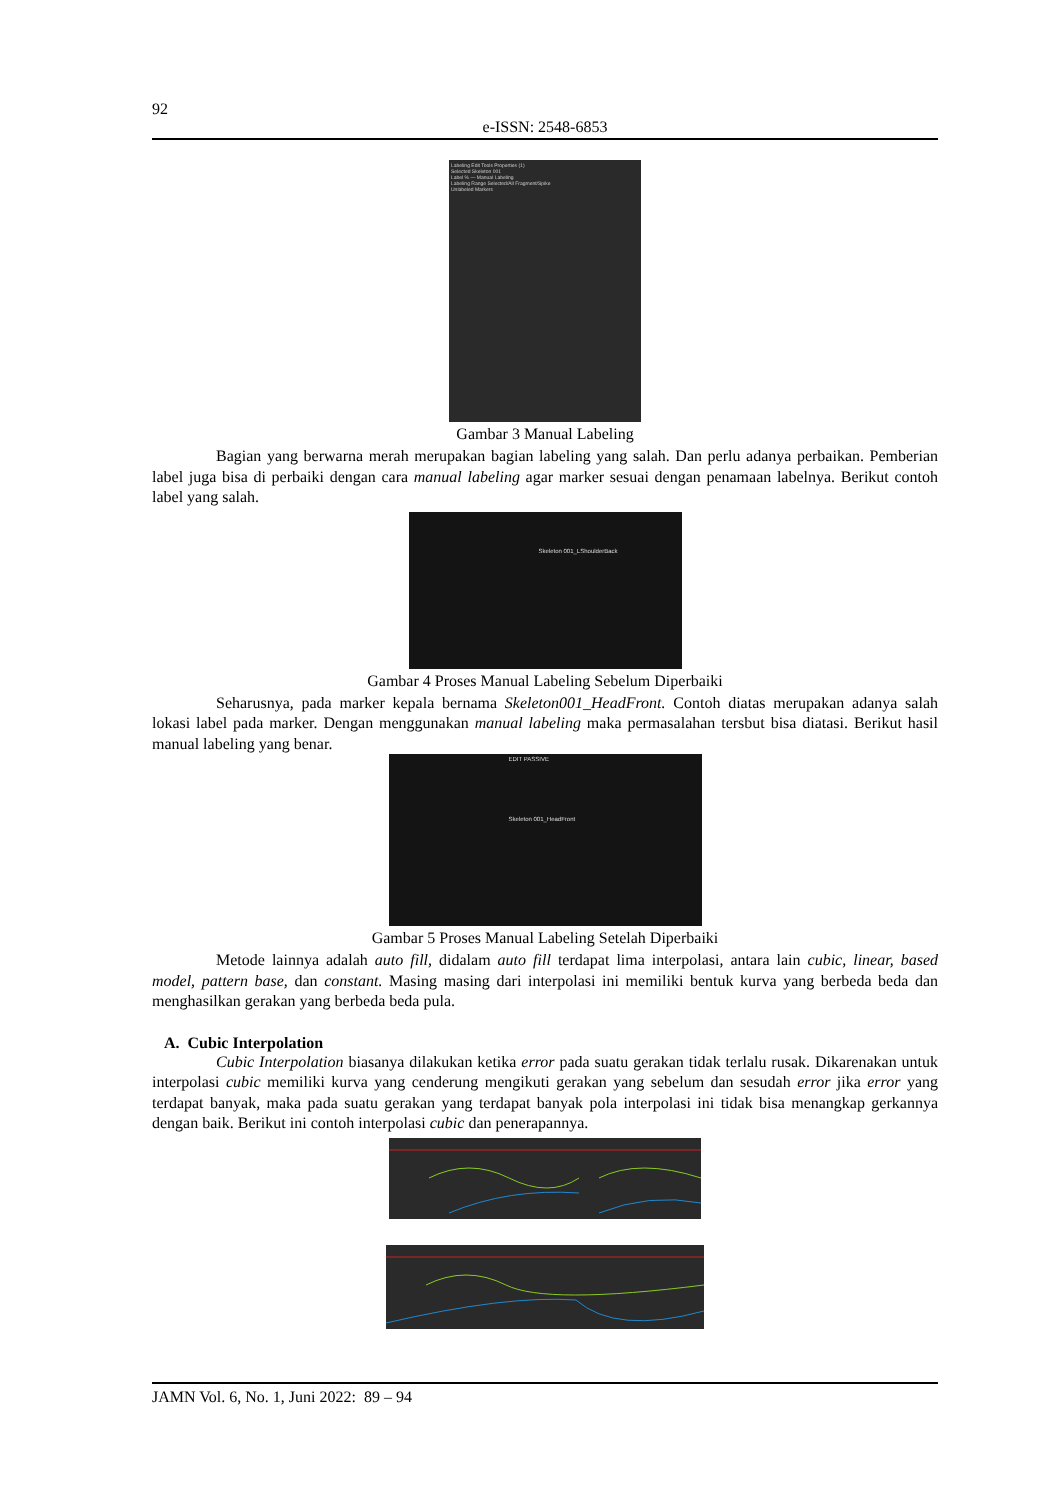92
e-ISSN: 2548-6853
Labeling Edit Tools Properties (1)
Selected Skeleton 001
Label % — Manual Labeling
Labeling Range Selected/All Fragment/Spike
Unlabeled Markers
Gambar 3 Manual Labeling
Bagian yang berwarna merah merupakan bagian labeling yang salah. Dan perlu adanya perbaikan. Pemberian label juga bisa di perbaiki dengan cara manual labeling agar marker sesuai dengan penamaan labelnya. Berikut contoh label yang salah.
Skeleton 001_LShoulderBack
Gambar 4 Proses Manual Labeling Sebelum Diperbaiki
Seharusnya, pada marker kepala bernama Skeleton001_HeadFront. Contoh diatas merupakan adanya salah lokasi label pada marker. Dengan menggunakan manual labeling maka permasalahan tersbut bisa diatasi. Berikut hasil manual labeling yang benar.
EDIT PASSIVE
Skeleton 001_HeadFront
Gambar 5 Proses Manual Labeling Setelah Diperbaiki
Metode lainnya adalah auto fill, didalam auto fill terdapat lima interpolasi, antara lain cubic, linear, based model, pattern base, dan constant. Masing masing dari interpolasi ini memiliki bentuk kurva yang berbeda beda dan menghasilkan gerakan yang berbeda beda pula.
A. Cubic Interpolation
Cubic Interpolation biasanya dilakukan ketika error pada suatu gerakan tidak terlalu rusak. Dikarenakan untuk interpolasi cubic memiliki kurva yang cenderung mengikuti gerakan yang sebelum dan sesudah error jika error yang terdapat banyak, maka pada suatu gerakan yang terdapat banyak pola interpolasi ini tidak bisa menangkap gerkannya dengan baik. Berikut ini contoh interpolasi cubic dan penerapannya.
JAMN Vol. 6, No. 1, Juni 2022: 89 – 94